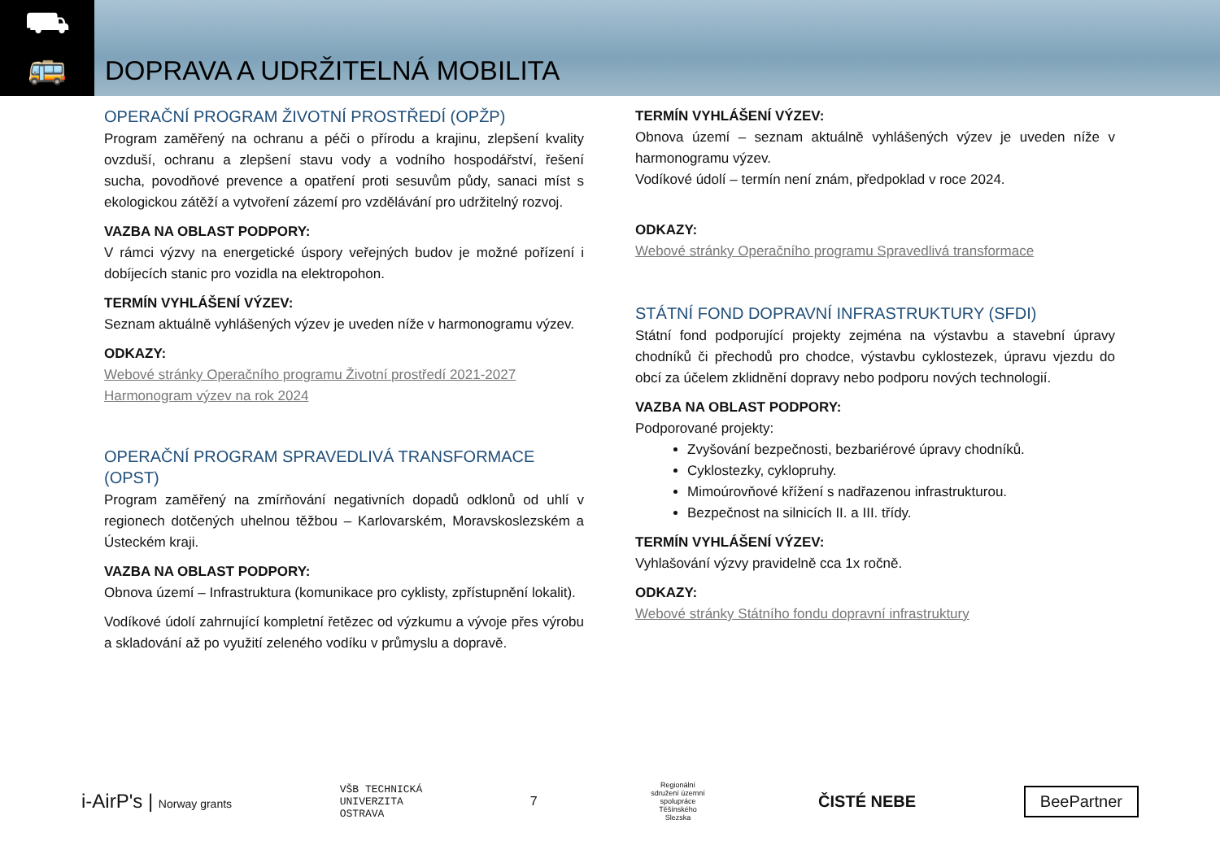⛟
🚌
DOPRAVA A UDRŽITELNÁ MOBILITA
OPERAČNÍ PROGRAM ŽIVOTNÍ PROSTŘEDÍ (OPŽP)
Program zaměřený na ochranu a péči o přírodu a krajinu, zlepšení kvality ovzduší, ochranu a zlepšení stavu vody a vodního hospodářství, řešení sucha, povodňové prevence a opatření proti sesuvům půdy, sanaci míst s ekologickou zátěží a vytvoření zázemí pro vzdělávání pro udržitelný rozvoj.
VAZBA NA OBLAST PODPORY:
V rámci výzvy na energetické úspory veřejných budov je možné pořízení i dobíjecích stanic pro vozidla na elektropohon.
TERMÍN VYHLÁŠENÍ VÝZEV:
Seznam aktuálně vyhlášených výzev je uveden níže v harmonogramu výzev.
ODKAZY:
Webové stránky Operačního programu Životní prostředí 2021-2027
Harmonogram výzev na rok 2024
OPERAČNÍ PROGRAM SPRAVEDLIVÁ TRANSFORMACE (OPST)
Program zaměřený na zmírňování negativních dopadů odklonů od uhlí v regionech dotčených uhelnou těžbou – Karlovarském, Moravskoslezském a Ústeckém kraji.
VAZBA NA OBLAST PODPORY:
Obnova území – Infrastruktura (komunikace pro cyklisty, zpřístupnění lokalit).
Vodíkové údolí zahrnující kompletní řetězec od výzkumu a vývoje přes výrobu a skladování až po využití zeleného vodíku v průmyslu a dopravě.
TERMÍN VYHLÁŠENÍ VÝZEV:
Obnova území – seznam aktuálně vyhlášených výzev je uveden níže v harmonogramu výzev.
Vodíkové údolí – termín není znám, předpoklad v roce 2024.
ODKAZY:
Webové stránky Operačního programu Spravedlivá transformace
STÁTNÍ FOND DOPRAVNÍ INFRASTRUKTURY (SFDI)
Státní fond podporující projekty zejména na výstavbu a stavební úpravy chodníků či přechodů pro chodce, výstavbu cyklostezek, úpravu vjezdu do obcí za účelem zklidnění dopravy nebo podporu nových technologií.
VAZBA NA OBLAST PODPORY:
Podporované projekty:
Zvyšování bezpečnosti, bezbariérové úpravy chodníků.
Cyklostezky, cyklopruhy.
Mimoúrovňové křížení s nadřazenou infrastrukturou.
Bezpečnost na silnicích II. a III. třídy.
TERMÍN VYHLÁŠENÍ VÝZEV:
Vyhlašování výzvy pravidelně cca 1x ročně.
ODKAZY:
Webové stránky Státního fondu dopravní infrastruktury
i-AirP's | Norway grants
VŠB TECHNICKÁ
UNIVERZITA
OSTRAVA
7
Regionální sdružení územní spolupráce Těšínského Slezska
ČISTÉ NEBE
BeePartner